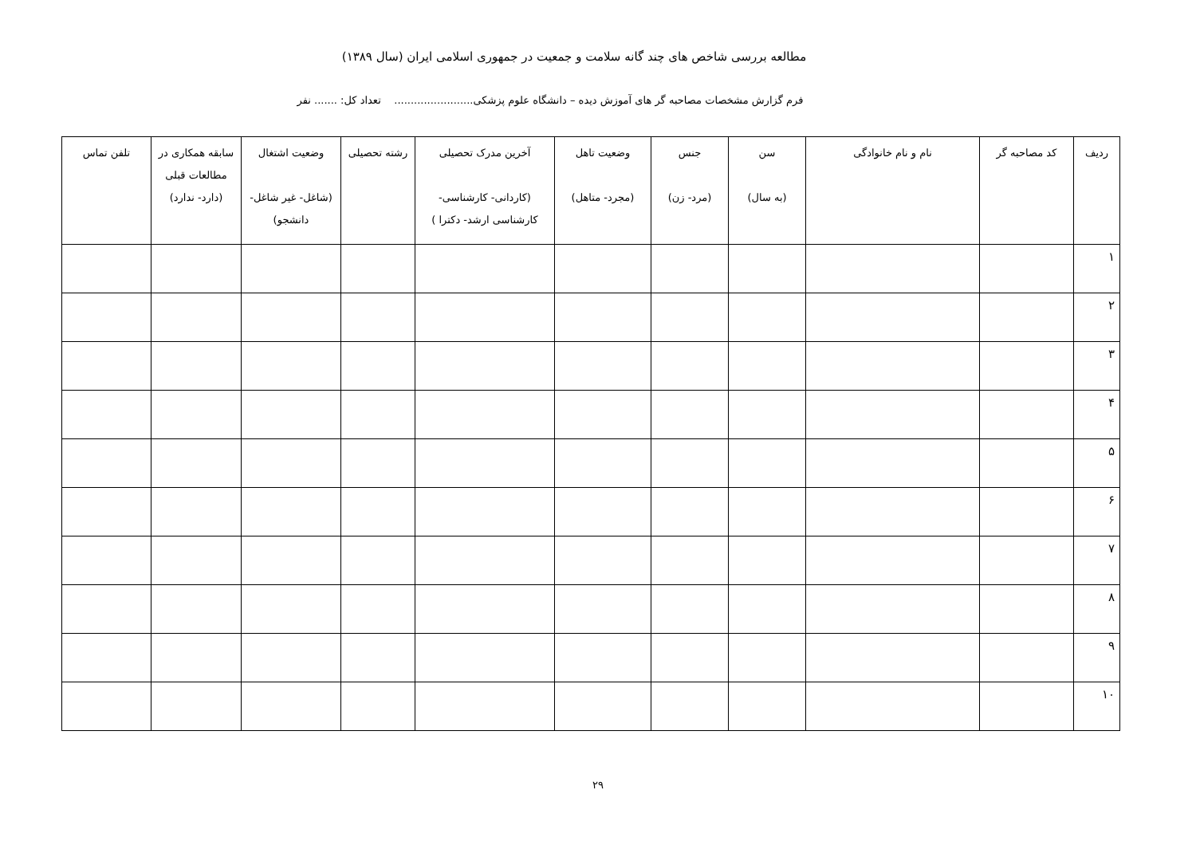مطالعه بررسی شاخص های چند گانه سلامت و جمعیت در جمهوری اسلامی ایران (سال ۱۳۸۹)
فرم گزارش مشخصات مصاحبه گر های آموزش دیده – دانشگاه علوم پزشکی........................ تعداد کل: ....... نفر
| ردیف | کد مصاحبه گر | نام و نام خانوادگی | سن (به سال) | جنس (مرد- زن) | وضعیت تاهل (مجرد- متاهل) | آخرین مدرک تحصیلی (کاردانی- کارشناسی- کارشناسی ارشد- دکترا ) | رشته تحصیلی | وضعیت اشتغال (شاغل- غیر شاغل- دانشجو) | سابقه همکاری در مطالعات قبلی (دارد- ندارد) | تلفن تماس |
| --- | --- | --- | --- | --- | --- | --- | --- | --- | --- | --- |
| ۱ | | | | | | | | | | |
| ۲ | | | | | | | | | | |
| ۳ | | | | | | | | | | |
| ۴ | | | | | | | | | | |
| ۵ | | | | | | | | | | |
| ۶ | | | | | | | | | | |
| ۷ | | | | | | | | | | |
| ۸ | | | | | | | | | | |
| ۹ | | | | | | | | | | |
| ۱۰ | | | | | | | | | | |
۲۹